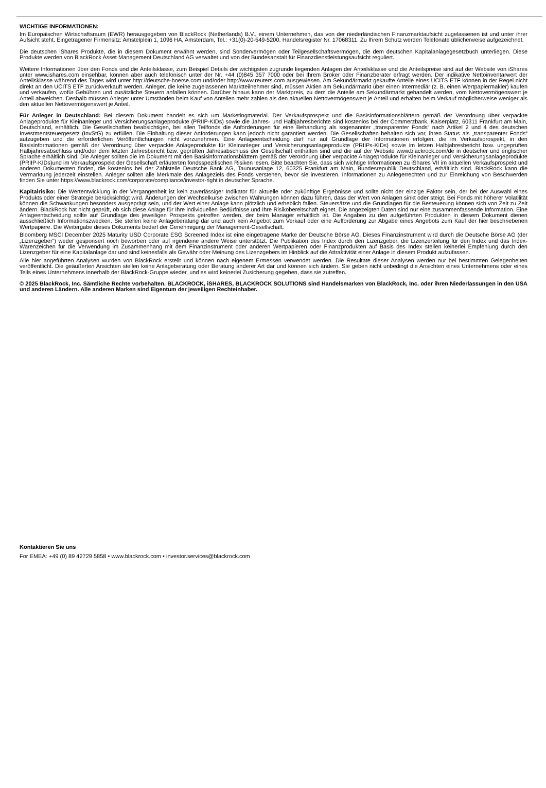WICHTIGE INFORMATIONEN:
Im Europäischen Wirtschaftsraum (EWR) herausgegeben von BlackRock (Netherlands) B.V., einem Unternehmen, das von der niederländischen Finanzmarktaufsicht zugelassenen ist und unter ihrer Aufsicht steht. Eingetragener Firmensitz: Amstelplein 1, 1096 HA, Amsterdam, Tel.: +31(0)-20-549-5200. Handelsregister Nr. 17068311. Zu Ihrem Schutz werden Telefonate üblicherweise aufgezeichnet.
Die deutschen iShares Produkte, die in diesem Dokument erwähnt werden, sind Sondervermögen oder Teilgesellschaftsvermögen, die dem deutschen Kapitalanlagegesetzbuch unterliegen. Diese Produkte werden von BlackRock Asset Management Deutschland AG verwaltet und von der Bundesanstalt für Finanzdienstleistungsaufsicht reguliert.
Weitere Informationen über den Fonds und die Anteilsklasse, zum Beispiel Details der wichtigsten zugrunde liegenden Anlagen der Anteilsklasse und die Anteilspreise sind auf der Website von iShares unter www.ishares.com einsehbar, können aber auch telefonisch unter der Nr. +44 (0)845 357 7000 oder bei Ihrem Broker oder Finanzberater erfragt werden. Der indikative Nettoinventarwert der Anteilsklasse während des Tages wird unter http://deutsche-boerse.com und/oder http://www.reuters.com ausgewiesen. Am Sekundärmarkt gekaufte Anteile eines UCITS ETF können in der Regel nicht direkt an den UCITS ETF zurückverkauft werden. Anleger, die keine zugelassenen Marktteilnehmer sind, müssen Aktien am Sekundärmarkt über einen Intermediär (z. B. einen Wertpapiermakler) kaufen und verkaufen, wofür Gebühren und zusätzliche Steuern anfallen können. Darüber hinaus kann der Marktpreis, zu dem die Anteile am Sekundärmarkt gehandelt werden, vom Nettovermögenswert je Anteil abweichen. Deshalb müssen Anleger unter Umständen beim Kauf von Anteilen mehr zahlen als den aktuellen Nettovermögenswert je Anteil und erhalten beim Verkauf möglicherweise weniger als den aktuellen Nettovermögenswert je Anteil.
Für Anleger in Deutschland: Bei diesem Dokument handelt es sich um Marketingmaterial. Der Verkaufsprospekt und die Basisinformationsblättern gemäß der Verordnung über verpackte Anlageprodukte für Kleinanleger und Versicherungsanlageprodukte (PRIIP-KIDs) sowie die Jahres- und Halbjahresberichte sind kostenlos bei der Commerzbank, Kaiserplatz, 60311 Frankfurt am Main, Deutschland, erhältlich. Die Gesellschaften beabsichtigen, bei allen Teilfonds die Anforderungen für eine Behandlung als sogenannter „transparenter Fonds“ nach Artikel 2 und 4 des deutschen Investmentsteuergesetz (InvStG) zu erfüllen. Die Einhaltung dieser Anforderungen kann jedoch nicht garantiert werden. Die Gesellschaften behalten sich vor, ihren Status als „transparenter Fonds“ aufzugeben und die erforderlichen Veröffentlichungen nicht vorzunehmen. Eine Anlageentscheidung darf nur auf Grundlage der Informationen erfolgen, die im Verkaufsprospekt, in den Basisinformationen gemäß der Verordnung über verpackte Anlageprodukte für Kleinanleger und Versicherungsanlageprodukte (PRIIPs-KIDs) sowie im letzen Halbjahresbericht bzw. ungeprüften Halbjahresabschluss und/oder dem letzten Jahresbericht bzw. geprüften Jahresabschluss der Gesellschaft enthalten sind und die auf der Website www.blackrock.com/de in deutscher und englischer Sprache erhältlich sind. Die Anleger sollten die im Dokument mit den Basisinformationsblättern gemäß der Verordnung über verpackte Anlageprodukte für Kleinanleger und Versicherungsanlageprodukte (PRIIP-KIDs)und im Verkaufsprospekt der Gesellschaft erläuterten fondsspezifischen Risiken lesen. Bitte beachten Sie, dass sich wichtige Informationen zu iShares VII im aktuellen Verkaufsprospekt und anderen Dokumenten finden, die kostenlos bei der Zahlstelle Deutsche Bank AG, Taunusanlage 12, 60325 Frankfurt am Main, Bundesrepublik Deutschland, erhältlich sind. BlackRock kann die Vermarktung jederzeit einstellen. Anleger sollten alle Merkmale des Anlageziels des Fonds verstehen, bevor sie investieren. Informationen zu Anlegerrechten und zur Einreichung von Beschwerden finden Sie unter https://www.blackrock.com/corporate/compliance/investor-right in deutscher Sprache.
Kapitalrisiko: Die Wertentwicklung in der Vergangenheit ist kein zuverlässiger Indikator für aktuelle oder zukünftige Ergebnisse und sollte nicht der einzige Faktor sein, der bei der Auswahl eines Produkts oder einer Strategie berücksichtigt wird. Änderungen der Wechselkurse zwischen Währungen können dazu führen, dass der Wert von Anlagen sinkt oder steigt. Bei Fonds mit höherer Volatilität können die Schwankungen besonders ausgeprägt sein, und der Wert einer Anlage kann plötzlich und erheblich fallen. Steuersätze und die Grundlagen für die Besteuerung können sich von Zeit zu Zeit ändern. BlackRock hat nicht geprüft, ob sich diese Anlage für Ihre individuellen Bedürfnisse und Ihre Risikobereitschaft eignet. Die angezeigten Daten sind nur eine zusammenfassende Information. Eine Anlageentscheidung sollte auf Grundlage des jeweiligen Prospekts getroffen werden, der beim Manager erhältlich ist. Die Angaben zu den aufgeführten Produkten in diesem Dokument dienen ausschließlich Informationszwecken. Sie stellen keine Anlageberatung dar und auch kein Angebot zum Verkauf oder eine Aufforderung zur Abgabe eines Angebots zum Kauf der hier beschriebenen Wertpapiere. Die Weitergabe dieses Dokuments bedarf der Genehmigung der Management-Gesellschaft.
Bloomberg MSCI December 2025 Maturity USD Corporate ESG Screened Index ist eine eingetragene Marke der Deutsche Börse AG. Dieses Finanzinstrument wird durch die Deutsche Börse AG (der „Lizenzgeber“) weder gesponsert noch beworben oder auf irgendeine andere Weise unterstützt. Die Publikation des Index durch den Lizenzgeber, die Lizenzerteilung für den Index und das Index-Warenzeichen für die Verwendung im Zusammenhang mit dem Finanzinstrument oder anderen Wertpapieren oder Finanzprodukten auf Basis des Index stellen keinerlei Empfehlung durch den Lizenzgeber für eine Kapitalanlage dar und sind keinesfalls als Gewähr oder Meinung des Lizenzgebers im Hinblick auf die Attraktivität einer Anlage in diesem Produkt aufzufassen.
Alle hier angeführten Analysen wurden von BlackRock erstellt und können nach eigenem Ermessen verwendet werden. Die Resultate dieser Analysen werden nur bei bestimmten Gelegenheiten veröffentlicht. Die geäußerten Ansichten stellen keine Anlageberatung oder Beratung anderer Art dar und können sich ändern. Sie geben nicht unbedingt die Ansichten eines Unternehmens oder eines Teils eines Unternehmens innerhalb der BlackRock-Gruppe wieder, und es wird keinerlei Zusicherung gegeben, dass sie zutreffen.
© 2025 BlackRock, Inc. Sämtliche Rechte vorbehalten. BLACKROCK, iSHARES, BLACKROCK SOLUTIONS sind Handelsmarken von BlackRock, Inc. oder ihren Niederlassungen in den USA und anderen Ländern. Alle anderen Marken sind Eigentum der jeweiligen Rechteinhaber.
Kontaktieren Sie uns
For EMEA: +49 (0) 89 42729 5858 • www.blackrock.com • investor.services@blackrock.com